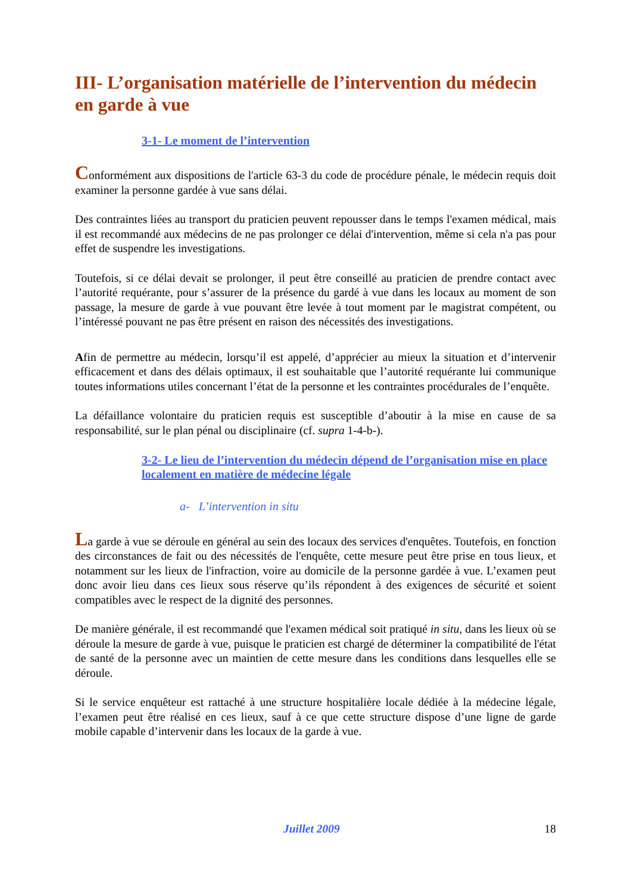III- L’organisation matérielle de l’intervention du médecin en garde à vue
3-1- Le moment de l’intervention
Conformément aux dispositions de l'article 63-3 du code de procédure pénale, le médecin requis doit examiner la personne gardée à vue sans délai.
Des contraintes liées au transport du praticien peuvent repousser dans le temps l'examen médical, mais il est recommandé aux médecins de ne pas prolonger ce délai d'intervention, même si cela n'a pas pour effet de suspendre les investigations.
Toutefois, si ce délai devait se prolonger, il peut être conseillé au praticien de prendre contact avec l’autorité requérante, pour s’assurer de la présence du gardé à vue dans les locaux au moment de son passage, la mesure de garde à vue pouvant être levée à tout moment par le magistrat compétent, ou l’intéressé pouvant ne pas être présent en raison des nécessités des investigations.
Afin de permettre au médecin, lorsqu’il est appelé, d’apprécier au mieux la situation et d’intervenir efficacement et dans des délais optimaux, il est souhaitable que l’autorité requérante lui communique toutes informations utiles concernant l’état de la personne et les contraintes procédurales de l’enquête.
La défaillance volontaire du praticien requis est susceptible d’aboutir à la mise en cause de sa responsabilité, sur le plan pénal ou disciplinaire (cf. supra 1-4-b-).
3-2- Le lieu de l’intervention du médecin dépend de l’organisation mise en place localement en matière de médecine légale
a- L’intervention in situ
La garde à vue se déroule en général au sein des locaux des services d'enquêtes. Toutefois, en fonction des circonstances de fait ou des nécessités de l'enquête, cette mesure peut être prise en tous lieux, et notamment sur les lieux de l'infraction, voire au domicile de la personne gardée à vue. L’examen peut donc avoir lieu dans ces lieux sous réserve qu’ils répondent à des exigences de sécurité et soient compatibles avec le respect de la dignité des personnes.
De manière générale, il est recommandé que l'examen médical soit pratiqué in situ, dans les lieux où se déroule la mesure de garde à vue, puisque le praticien est chargé de déterminer la compatibilité de l'état de santé de la personne avec un maintien de cette mesure dans les conditions dans lesquelles elle se déroule.
Si le service enquêteur est rattaché à une structure hospitalière locale dédiée à la médecine légale, l’examen peut être réalisé en ces lieux, sauf à ce que cette structure dispose d’une ligne de garde mobile capable d’intervenir dans les locaux de la garde à vue.
Juillet 2009 18